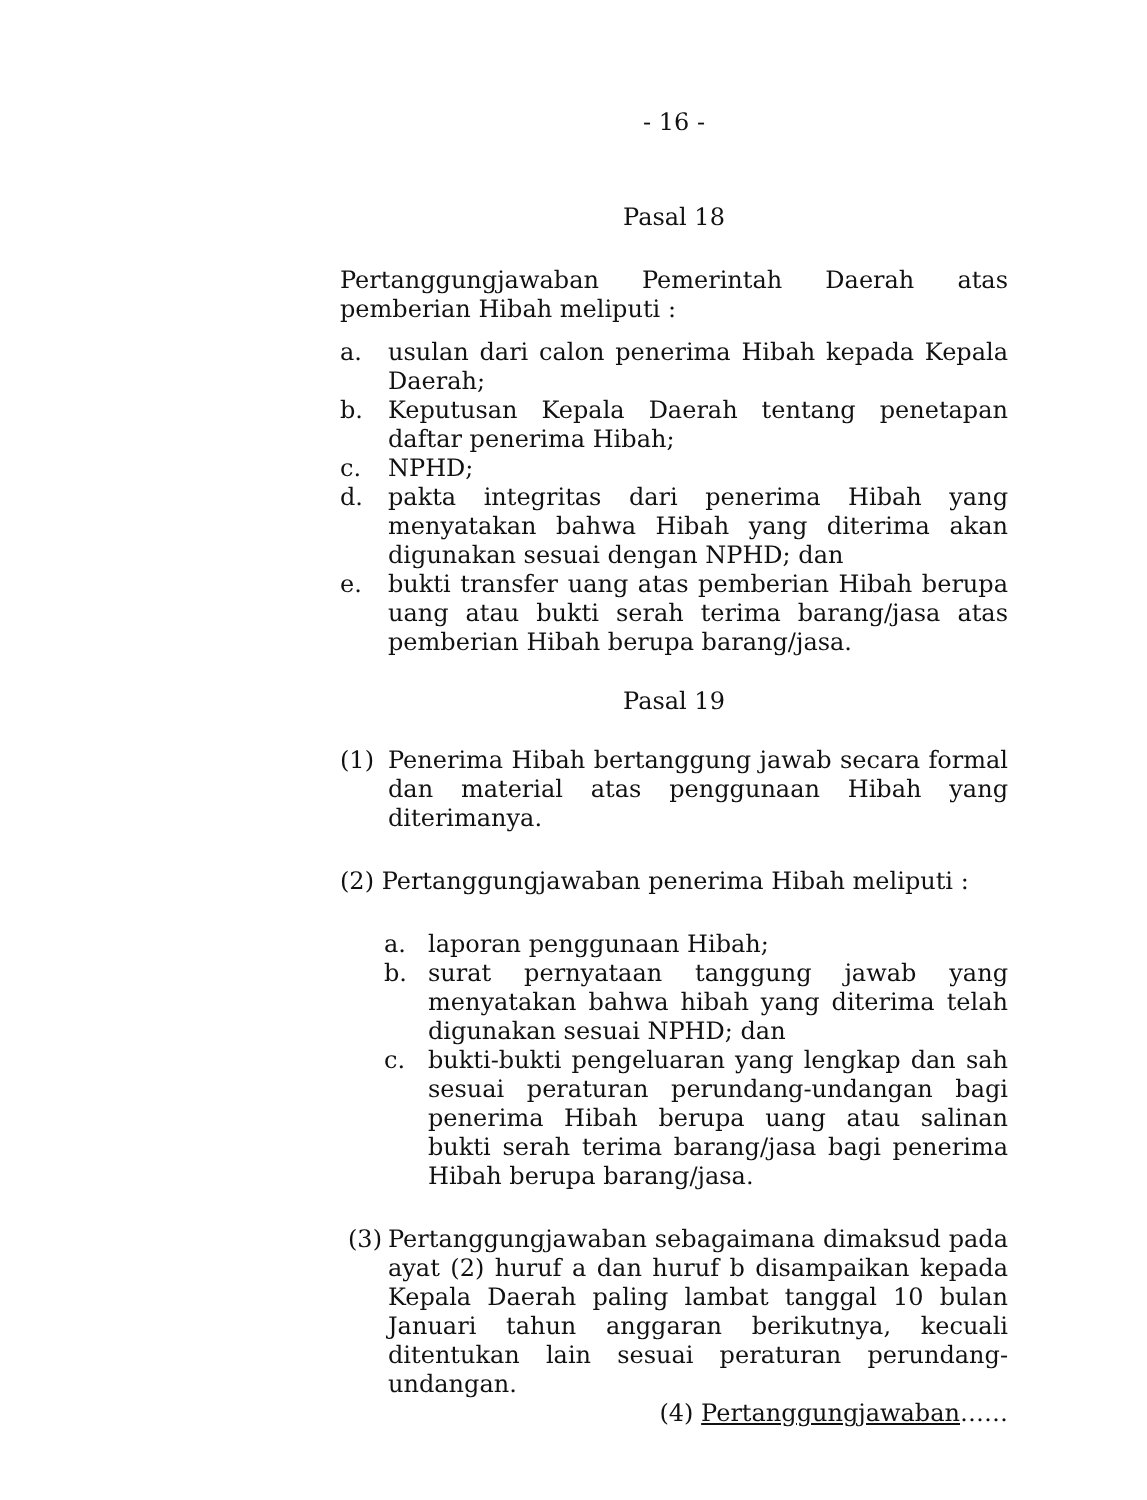- 16 -
Pasal 18
Pertanggungjawaban Pemerintah Daerah atas pemberian Hibah meliputi :
a. usulan dari calon penerima Hibah kepada Kepala Daerah;
b. Keputusan Kepala Daerah tentang penetapan daftar penerima Hibah;
c. NPHD;
d. pakta integritas dari penerima Hibah yang menyatakan bahwa Hibah yang diterima akan digunakan sesuai dengan NPHD; dan
e. bukti transfer uang atas pemberian Hibah berupa uang atau bukti serah terima barang/jasa atas pemberian Hibah berupa barang/jasa.
Pasal 19
(1) Penerima Hibah bertanggung jawab secara formal dan material atas penggunaan Hibah yang diterimanya.
(2) Pertanggungjawaban penerima Hibah meliputi :
a. laporan penggunaan Hibah;
b. surat pernyataan tanggung jawab yang menyatakan bahwa hibah yang diterima telah digunakan sesuai NPHD; dan
c. bukti-bukti pengeluaran yang lengkap dan sah sesuai peraturan perundang-undangan bagi penerima Hibah berupa uang atau salinan bukti serah terima barang/jasa bagi penerima Hibah berupa barang/jasa.
(3) Pertanggungjawaban sebagaimana dimaksud pada ayat (2) huruf a dan huruf b disampaikan kepada Kepala Daerah paling lambat tanggal 10 bulan Januari tahun anggaran berikutnya, kecuali ditentukan lain sesuai peraturan perundang-undangan.
(4) Pertanggungjawaban……